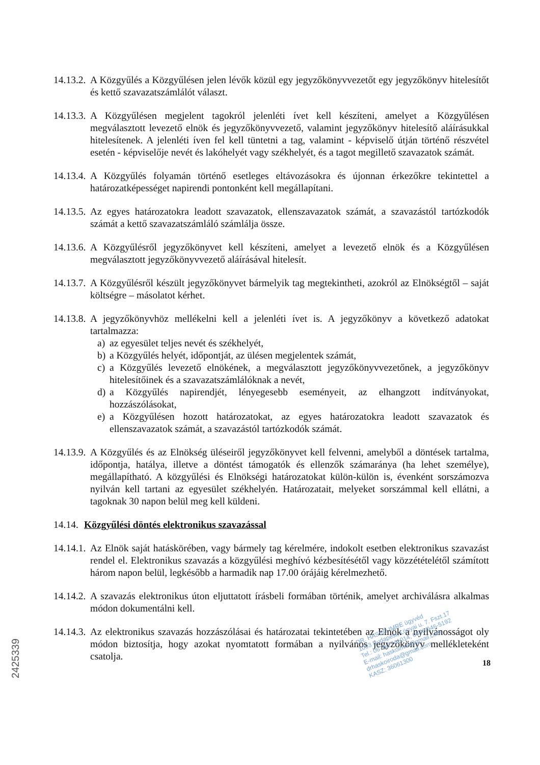14.13.2. A Közgyűlés a Közgyűlésen jelen lévők közül egy jegyzőkönyvvezetőt egy jegyzőkönyv hitelesítőt és kettő szavazatszámlálót választ.
14.13.3. A Közgyűlésen megjelent tagokról jelenléti ívet kell készíteni, amelyet a Közgyűlésen megválasztott levezető elnök és jegyzőkönyvvezető, valamint jegyzőkönyv hitelesítő aláírásukkal hitelesítenek. A jelenléti íven fel kell tüntetni a tag, valamint - képviselő útján történő részvétel esetén - képviselője nevét és lakóhelyét vagy székhelyét, és a tagot megillető szavazatok számát.
14.13.4. A Közgyűlés folyamán történő esetleges eltávozásokra és újonnan érkezőkre tekintettel a határozatképességet napirendi pontonként kell megállapítani.
14.13.5. Az egyes határozatokra leadott szavazatok, ellenszavazatok számát, a szavazástól tartózkodók számát a kettő szavazatszámláló számlálja össze.
14.13.6. A Közgyűlésről jegyzőkönyvet kell készíteni, amelyet a levezető elnök és a Közgyűlésen megválasztott jegyzőkönyvvezető aláírásával hitelesít.
14.13.7. A Közgyűlésről készült jegyzőkönyvet bármelyik tag megtekintheti, azokról az Elnökségtől – saját költségre – másolatot kérhet.
14.13.8. A jegyzőkönyvhöz mellékelni kell a jelenléti ívet is. A jegyzőkönyv a következő adatokat tartalmazza:
a) az egyesület teljes nevét és székhelyét,
b) a Közgyűlés helyét, időpontját, az ülésen megjelentek számát,
c) a Közgyűlés levezető elnökének, a megválasztott jegyzőkönyvvezetőnek, a jegyzőkönyv hitelesítőinek és a szavazatszámlálóknak a nevét,
d) a Közgyűlés napirendjét, lényegesebb eseményeit, az elhangzott indítványokat, hozzászólásokat,
e) a Közgyűlésen hozott határozatokat, az egyes határozatokra leadott szavazatok és ellenszavazatok számát, a szavazástól tartózkodók számát.
14.13.9. A Közgyűlés és az Elnökség üléseiről jegyzőkönyvet kell felvenni, amelyből a döntések tartalma, időpontja, hatálya, illetve a döntést támogatók és ellenzők számaránya (ha lehet személye), megállapítható. A közgyűlési és Elnökségi határozatokat külön-külön is, évenként sorszámozva nyilván kell tartani az egyesület székhelyén. Határozatait, melyeket sorszámmal kell ellátni, a tagoknak 30 napon belül meg kell küldeni.
14.14. Közgyűlési döntés elektronikus szavazással
14.14.1. Az Elnök saját hatáskörében, vagy bármely tag kérelmére, indokolt esetben elektronikus szavazást rendel el. Elektronikus szavazás a közgyűlési meghívó kézbesítésétől vagy közzétételétől számított három napon belül, legkésőbb a harmadik nap 17.00 órájáig kérelmezhető.
14.14.2. A szavazás elektronikus úton eljuttatott írásbeli formában történik, amelyet archiválásra alkalmas módon dokumentálni kell.
14.14.3. Az elektronikus szavazás hozzászólásai és határozatai tekintetében az Elnök a nyilvánosságot oly módon biztosítja, hogy azokat nyomtatott formában a nyilvános jegyzőkönyv mellékleteként csatolja.
DR. HASKÓ IMRE ügyvéd
1093 Budapest, Lónyai u. 7. Fszt.17
Tel.: 0670/2741014, 0670/946-5192
E-mail: haskoimre@gmail.com
drhaskoiroda@gmail.com
KASZ: 36061300
18
2425339